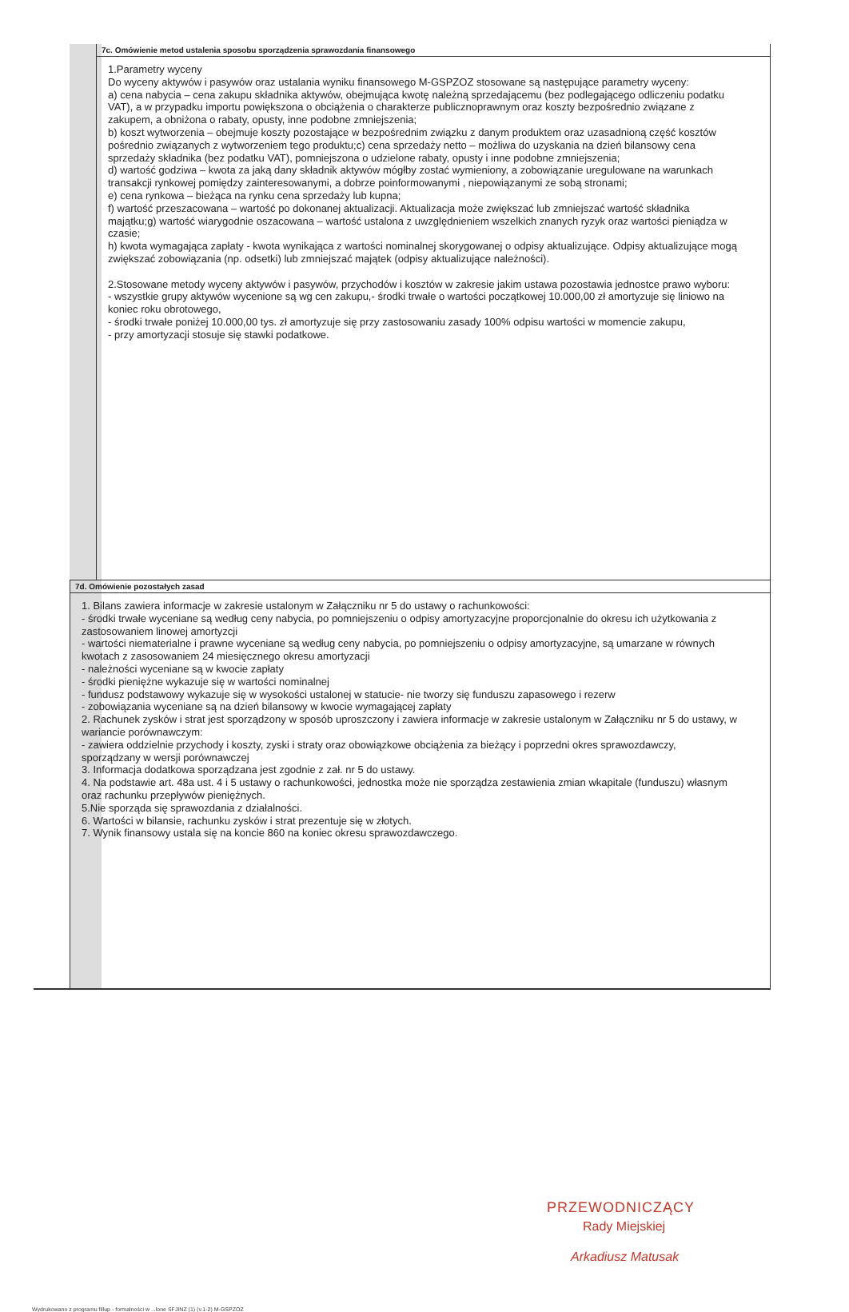7c. Omówienie metod ustalenia sposobu sporządzenia sprawozdania finansowego
1.Parametry wyceny
Do wyceny aktywów i pasywów oraz ustalania wyniku finansowego M-GSPZOZ stosowane są następujące parametry wyceny:
a) cena nabycia – cena zakupu składnika aktywów, obejmująca kwotę należną sprzedającemu (bez podlegającego odliczeniu podatku VAT), a w przypadku importu powiększona o obciążenia o charakterze publicznoprawnym oraz koszty bezpośrednio związane z zakupem, a obniżona o rabaty, opusty, inne podobne zmniejszenia;
b) koszt wytworzenia – obejmuje koszty pozostające w bezpośrednim związku z danym produktem oraz uzasadnioną część kosztów pośrednio związanych z wytworzeniem tego produktu;c) cena sprzedaży netto – możliwa do uzyskania na dzień bilansowy cena sprzedaży składnika (bez podatku VAT), pomniejszona o udzielone rabaty, opusty i inne podobne zmniejszenia;
d) wartość godziwa – kwota za jaką dany składnik aktywów mógłby zostać wymieniony, a zobowiązanie uregulowane na warunkach transakcji rynkowej pomiędzy zainteresowanymi, a dobrze poinformowanymi , niepowiązanymi ze sobą stronami;
e) cena rynkowa – bieżąca na rynku cena sprzedaży lub kupna;
f) wartość przeszacowana – wartość po dokonanej aktualizacji. Aktualizacja może zwiększać lub zmniejszać wartość składnika majątku;g) wartość wiarygodnie oszacowana – wartość ustalona z uwzględnieniem wszelkich znanych ryzyk oraz wartości pieniądza w czasie;
h) kwota wymagająca zapłaty - kwota wynikająca z wartości nominalnej skorygowanej o odpisy aktualizujące. Odpisy aktualizujące mogą zwiększać zobowiązania (np. odsetki) lub zmniejszać majątek (odpisy aktualizujące należności).
2.Stosowane metody wyceny aktywów i pasywów, przychodów i kosztów w zakresie jakim ustawa pozostawia jednostce prawo wyboru:
- wszystkie grupy aktywów wycenione są wg cen zakupu,- środki trwałe o wartości początkowej 10.000,00 zł amortyzuje się liniowo na koniec roku obrotowego,
- środki trwałe poniżej 10.000,00 tys. zł amortyzuje się przy zastosowaniu zasady 100% odpisu wartości w momencie zakupu,
- przy amortyzacji stosuje się stawki podatkowe.
7d. Omówienie pozostałych zasad
1. Bilans zawiera informacje w zakresie ustalonym w Załączniku nr 5 do ustawy o rachunkowości:
- środki trwałe wyceniane są według ceny nabycia, po pomniejszeniu o odpisy amortyzacyjne proporcjonalnie do okresu ich użytkowania z zastosowaniem linowej amortyzcji
- wartości niematerialne i prawne wyceniane są według ceny nabycia, po pomniejszeniu o odpisy amortyzacyjne, są umarzane w równych kwotach z zasosowaniem 24 miesięcznego okresu amortyzacji
- należności wyceniane są w kwocie zapłaty
- środki pieniężne wykazuje się w wartości nominalnej
- fundusz podstawowy wykazuje się w wysokości ustalonej w statucie- nie tworzy się funduszu zapasowego i rezerw
- zobowiązania wyceniane są na dzień bilansowy w kwocie wymagającej zapłaty
2. Rachunek zysków i strat jest sporządzony w sposób uproszczony i zawiera informacje w zakresie ustalonym w Załączniku nr 5 do ustawy, w wariancie porównawczym:
- zawiera oddzielnie przychody i koszty, zyski i straty oraz obowiązkowe obciążenia za bieżący i poprzedni okres sprawozdawczy, sporządzany w wersji porównawczej
3. Informacja dodatkowa sporządzana jest zgodnie z zał. nr 5 do ustawy.
4. Na podstawie art. 48a ust. 4 i 5 ustawy o rachunkowości, jednostka może nie sporządza zestawienia zmian wkapitale (funduszu) własnym oraz rachunku przepływów pieniężnych.
5.Nie sporząda się sprawozdania z działalności.
6. Wartości w bilansie, rachunku zysków i strat prezentuje się w złotych.
7. Wynik finansowy ustala się na koncie 860 na koniec okresu sprawozdawczego.
PRZEWODNICZĄCY
Rady Miejskiej
Arkadiusz Matusak
Wydrukowano z programu fillup - formalności w ...lone SFJINZ (1) (v.1-2) M-GSPZOZ